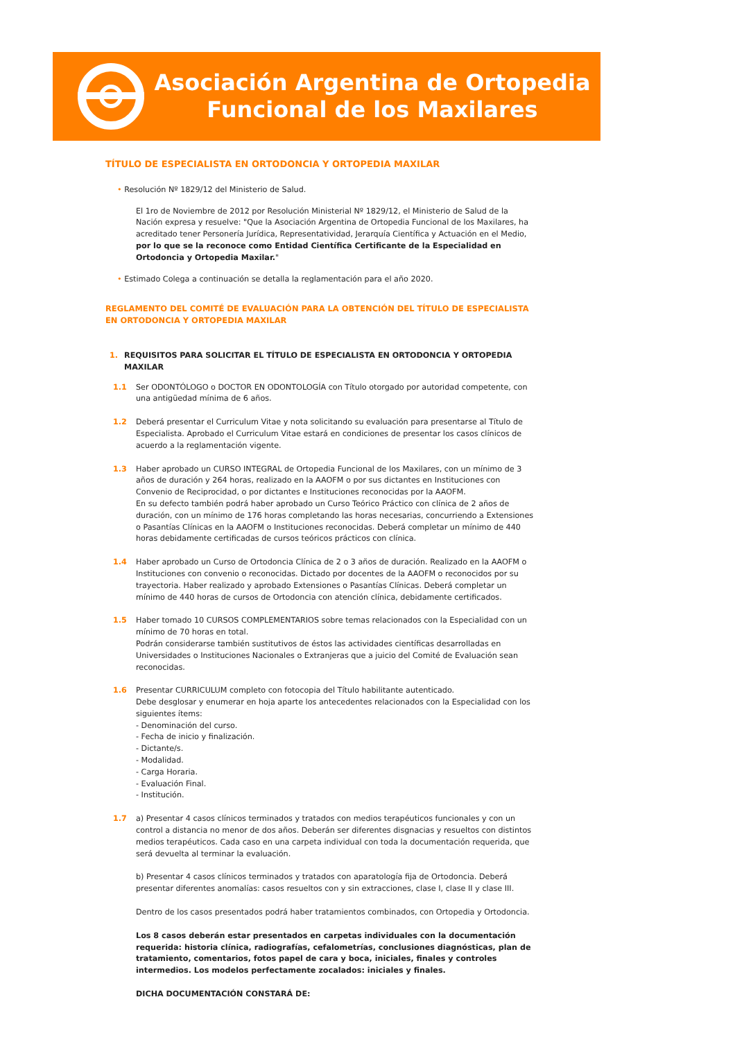Asociación Argentina de Ortopedia
Funcional de los Maxilares
TÍTULO DE ESPECIALISTA EN ORTODONCIA Y ORTOPEDIA MAXILAR
• Resolución Nº 1829/12 del Ministerio de Salud.
El 1ro de Noviembre de 2012 por Resolución Ministerial Nº 1829/12, el Ministerio de Salud de la Nación expresa y resuelve: "Que la Asociación Argentina de Ortopedia Funcional de los Maxilares, ha acreditado tener Personería Jurídica, Representatividad, Jerarquía Científica y Actuación en el Medio, por lo que se la reconoce como Entidad Científica Certificante de la Especialidad en Ortodoncia y Ortopedia Maxilar."
• Estimado Colega a continuación se detalla la reglamentación para el año 2020.
REGLAMENTO DEL COMITÉ DE EVALUACIÓN PARA LA OBTENCIÓN DEL TÍTULO DE ESPECIALISTA EN ORTODONCIA Y ORTOPEDIA MAXILAR
1. REQUISITOS PARA SOLICITAR EL TÍTULO DE ESPECIALISTA EN ORTODONCIA Y ORTOPEDIA MAXILAR
1.1 Ser ODONTÓLOGO o DOCTOR EN ODONTOLOGÍA con Título otorgado por autoridad competente, con una antigüedad mínima de 6 años.
1.2 Deberá presentar el Curriculum Vitae y nota solicitando su evaluación para presentarse al Título de Especialista. Aprobado el Curriculum Vitae estará en condiciones de presentar los casos clínicos de acuerdo a la reglamentación vigente.
1.3 Haber aprobado un CURSO INTEGRAL de Ortopedia Funcional de los Maxilares, con un mínimo de 3 años de duración y 264 horas, realizado en la AAOFM o por sus dictantes en Instituciones con Convenio de Reciprocidad, o por dictantes e Instituciones reconocidas por la AAOFM.
En su defecto también podrá haber aprobado un Curso Teórico Práctico con clínica de 2 años de duración, con un mínimo de 176 horas completando las horas necesarias, concurriendo a Extensiones o Pasantías Clínicas en la AAOFM o Instituciones reconocidas. Deberá completar un mínimo de 440 horas debidamente certificadas de cursos teóricos prácticos con clínica.
1.4 Haber aprobado un Curso de Ortodoncia Clínica de 2 o 3 años de duración. Realizado en la AAOFM o Instituciones con convenio o reconocidas. Dictado por docentes de la AAOFM o reconocidos por su trayectoria. Haber realizado y aprobado Extensiones o Pasantías Clínicas. Deberá completar un mínimo de 440 horas de cursos de Ortodoncia con atención clínica, debidamente certificados.
1.5 Haber tomado 10 CURSOS COMPLEMENTARIOS sobre temas relacionados con la Especialidad con un mínimo de 70 horas en total.
Podrán considerarse también sustitutivos de éstos las actividades científicas desarrolladas en Universidades o Instituciones Nacionales o Extranjeras que a juicio del Comité de Evaluación sean reconocidas.
1.6 Presentar CURRICULUM completo con fotocopia del Título habilitante autenticado.
Debe desglosar y enumerar en hoja aparte los antecedentes relacionados con la Especialidad con los siguientes ítems:
- Denominación del curso.
- Fecha de inicio y finalización.
- Dictante/s.
- Modalidad.
- Carga Horaria.
- Evaluación Final.
- Institución.
1.7 a) Presentar 4 casos clínicos terminados y tratados con medios terapéuticos funcionales y con un control a distancia no menor de dos años. Deberán ser diferentes disgnacias y resueltos con distintos medios terapéuticos. Cada caso en una carpeta individual con toda la documentación requerida, que será devuelta al terminar la evaluación.
b) Presentar 4 casos clínicos terminados y tratados con aparatología fija de Ortodoncia. Deberá presentar diferentes anomalías: casos resueltos con y sin extracciones, clase I, clase II y clase III.
Dentro de los casos presentados podrá haber tratamientos combinados, con Ortopedia y Ortodoncia.
Los 8 casos deberán estar presentados en carpetas individuales con la documentación requerida: historia clínica, radiografías, cefalometrías, conclusiones diagnósticas, plan de tratamiento, comentarios, fotos papel de cara y boca, iniciales, finales y controles intermedios. Los modelos perfectamente zocalados: iniciales y finales.
DICHA DOCUMENTACIÓN CONSTARÁ DE: